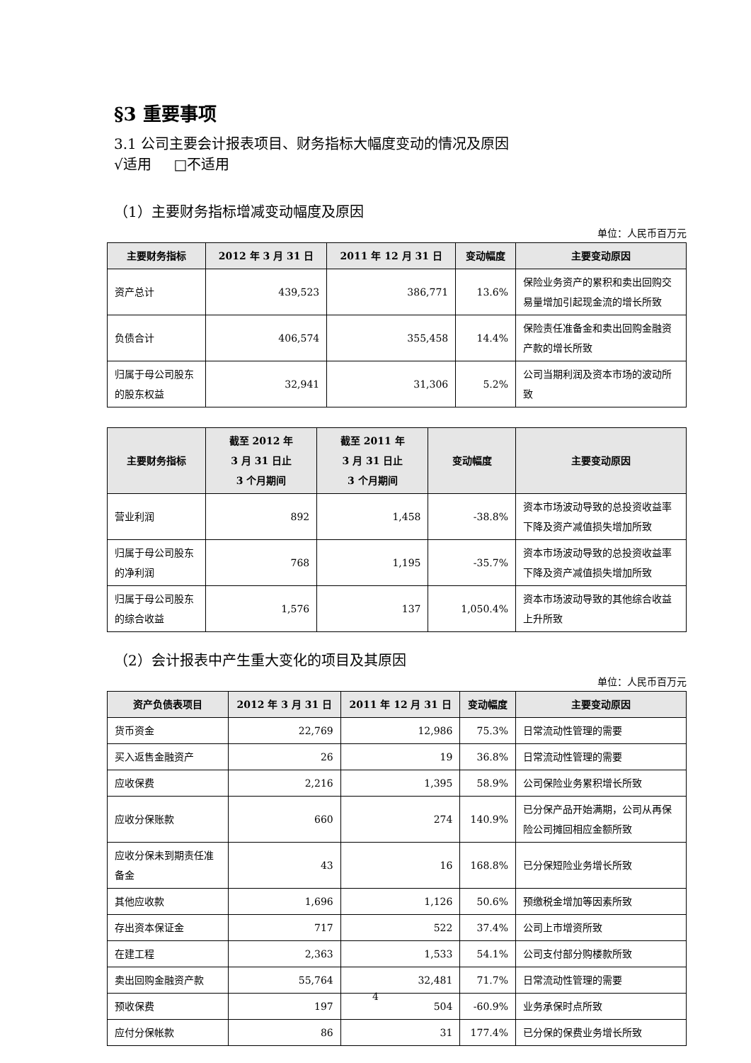§3 重要事项
3.1 公司主要会计报表项目、财务指标大幅度变动的情况及原因
√适用 □不适用
（1）主要财务指标增减变动幅度及原因
单位：人民币百万元
| 主要财务指标 | 2012 年 3 月 31 日 | 2011 年 12 月 31 日 | 变动幅度 | 主要变动原因 |
| --- | --- | --- | --- | --- |
| 资产总计 | 439,523 | 386,771 | 13.6% | 保险业务资产的累积和卖出回购交易量增加引起现金流的增长所致 |
| 负债合计 | 406,574 | 355,458 | 14.4% | 保险责任准备金和卖出回购金融资产款的增长所致 |
| 归属于母公司股东的股东权益 | 32,941 | 31,306 | 5.2% | 公司当期利润及资本市场的波动所致 |
| 主要财务指标 | 截至 2012 年 3 月 31 日止 3 个月期间 | 截至 2011 年 3 月 31 日止 3 个月期间 | 变动幅度 | 主要变动原因 |
| --- | --- | --- | --- | --- |
| 营业利润 | 892 | 1,458 | -38.8% | 资本市场波动导致的总投资收益率下降及资产减值损失增加所致 |
| 归属于母公司股东的净利润 | 768 | 1,195 | -35.7% | 资本市场波动导致的总投资收益率下降及资产减值损失增加所致 |
| 归属于母公司股东的综合收益 | 1,576 | 137 | 1,050.4% | 资本市场波动导致的其他综合收益上升所致 |
（2）会计报表中产生重大变化的项目及其原因
单位：人民币百万元
| 资产负债表项目 | 2012 年 3 月 31 日 | 2011 年 12 月 31 日 | 变动幅度 | 主要变动原因 |
| --- | --- | --- | --- | --- |
| 货币资金 | 22,769 | 12,986 | 75.3% | 日常流动性管理的需要 |
| 买入返售金融资产 | 26 | 19 | 36.8% | 日常流动性管理的需要 |
| 应收保费 | 2,216 | 1,395 | 58.9% | 公司保险业务累积增长所致 |
| 应收分保账款 | 660 | 274 | 140.9% | 已分保产品开始满期，公司从再保险公司摊回相应金额所致 |
| 应收分保未到期责任准备金 | 43 | 16 | 168.8% | 已分保短险业务增长所致 |
| 其他应收款 | 1,696 | 1,126 | 50.6% | 预缴税金增加等因素所致 |
| 存出资本保证金 | 717 | 522 | 37.4% | 公司上市增资所致 |
| 在建工程 | 2,363 | 1,533 | 54.1% | 公司支付部分购楼款所致 |
| 卖出回购金融资产款 | 55,764 | 32,481 | 71.7% | 日常流动性管理的需要 |
| 预收保费 | 197 | 504 | -60.9% | 业务承保时点所致 |
| 应付分保帐款 | 86 | 31 | 177.4% | 已分保的保费业务增长所致 |
4